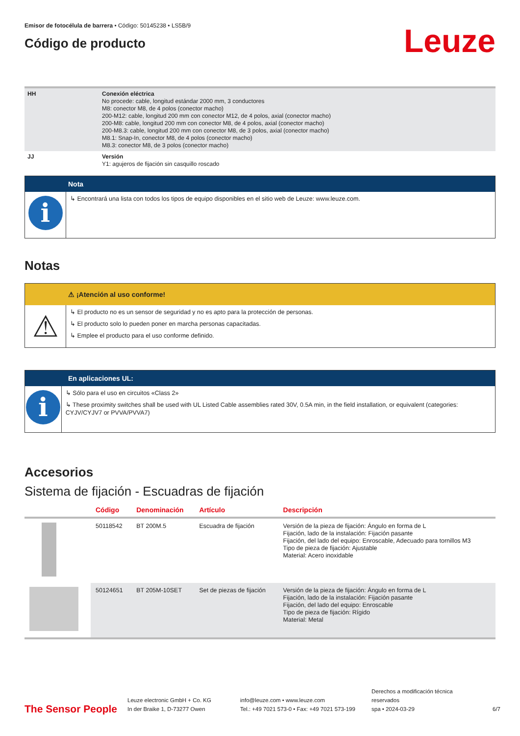Emisor de fotocélula de barrera • Código: 50145238 • LS5B/9
Código de producto
Leuze
| HH | Conexión eléctrica No procede: cable, longitud estándar 2000 mm, 3 conductores M8: conector M8, de 4 polos (conector macho) 200-M12: cable, longitud 200 mm con conector M12, de 4 polos, axial (conector macho) 200-M8: cable, longitud 200 mm con conector M8, de 4 polos, axial (conector macho) 200-M8.3: cable, longitud 200 mm con conector M8, de 3 polos, axial (conector macho) M8.1: Snap-In, conector M8, de 4 polos (conector macho) M8.3: conector M8, de 3 polos (conector macho) |
| JJ | Versión Y1: agujeros de fijación sin casquillo roscado |
Nota
i
↳ Encontrará una lista con todos los tipos de equipo disponibles en el sitio web de Leuze: www.leuze.com.
Notas
⚠ ¡Atención al uso conforme!
⚠
↳ El producto no es un sensor de seguridad y no es apto para la protección de personas.
↳ El producto solo lo pueden poner en marcha personas capacitadas.
↳ Emplee el producto para el uso conforme definido.
En aplicaciones UL:
i
↳ Sólo para el uso en circuitos «Class 2»
↳ These proximity switches shall be used with UL Listed Cable assemblies rated 30V, 0.5A min, in the field installation, or equivalent (categories: CYJV/CYJV7 or PVVA/PVVA7)
Accesorios
Sistema de fijación - Escuadras de fijación
| | Código | Denominación | Artículo | Descripción |
| --- | --- | --- | --- | --- |
| | 50118542 | BT 200M.5 | Escuadra de fijación | Versión de la pieza de fijación: Ángulo en forma de L Fijación, lado de la instalación: Fijación pasante Fijación, del lado del equipo: Enroscable, Adecuado para tornillos M3 Tipo de pieza de fijación: Ajustable Material: Acero inoxidable |
| | 50124651 | BT 205M-10SET | Set de piezas de fijación | Versión de la pieza de fijación: Ángulo en forma de L Fijación, lado de la instalación: Fijación pasante Fijación, del lado del equipo: Enroscable Tipo de pieza de fijación: Rígido Material: Metal |
The Sensor People
Leuze electronic GmbH + Co. KG
In der Braike 1, D-73277 Owen
info@leuze.com • www.leuze.com
Tel.: +49 7021 573-0 • Fax: +49 7021 573-199
Derechos a modificación técnica reservados
spa • 2024-03-29
6/7